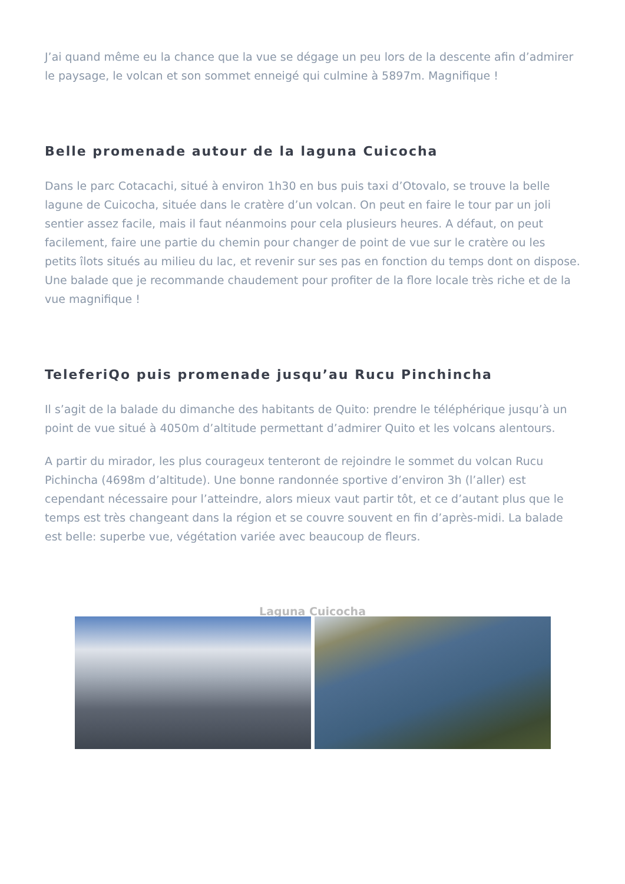J’ai quand même eu la chance que la vue se dégage un peu lors de la descente afin d’admirer le paysage, le volcan et son sommet enneigé qui culmine à 5897m. Magnifique !
Belle promenade autour de la laguna Cuicocha
Dans le parc Cotacachi, situé à environ 1h30 en bus puis taxi d’Otovalo, se trouve la belle lagune de Cuicocha, située dans le cratère d’un volcan. On peut en faire le tour par un joli sentier assez facile, mais il faut néanmoins pour cela plusieurs heures. A défaut, on peut facilement, faire une partie du chemin pour changer de point de vue sur le cratère ou les petits îlots situés au milieu du lac, et revenir sur ses pas en fonction du temps dont on dispose. Une balade que je recommande chaudement pour profiter de la flore locale très riche et de la vue magnifique !
TeleferiQo puis promenade jusqu’au Rucu Pinchincha
Il s’agit de la balade du dimanche des habitants de Quito: prendre le téléphérique jusqu’à un point de vue situé à 4050m d’altitude permettant d’admirer Quito et les volcans alentours.
A partir du mirador, les plus courageux tenteront de rejoindre le sommet du volcan Rucu Pichincha (4698m d’altitude). Une bonne randonnée sportive d’environ 3h (l’aller) est cependant nécessaire pour l’atteindre, alors mieux vaut partir tôt, et ce d’autant plus que le temps est très changeant dans la région et se couvre souvent en fin d’après-midi. La balade est belle: superbe vue, végétation variée avec beaucoup de fleurs.
Laguna Cuicocha